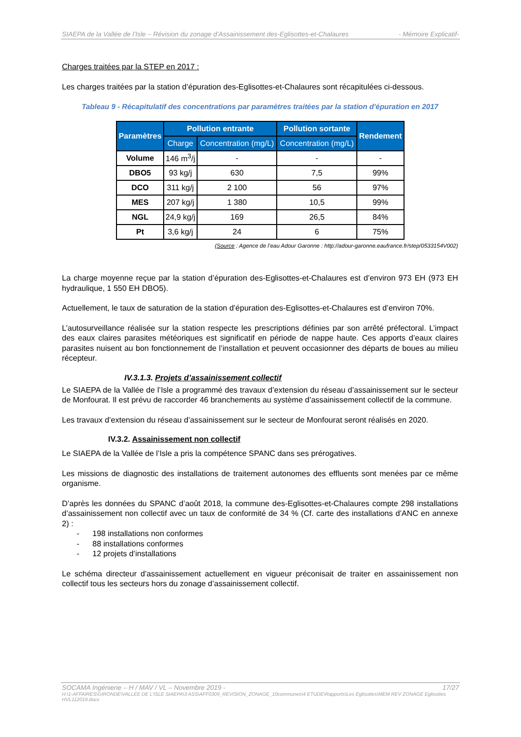SIAEPA de la Vallée de l’Isle – Révision du zonage d’Assainissement des-Eglisottes-et-Chalaures - Mémoire Explicatif-
Charges traitées par la STEP en 2017 :
Les charges traitées par la station d’épuration des-Eglisottes-et-Chalaures sont récapitulées ci-dessous.
Tableau 9 - Récapitulatif des concentrations par paramètres traitées par la station d'épuration en 2017
| Paramètres | Pollution entrante | | Pollution sortante | Rendement |
| --- | --- | --- | --- | --- |
| | Charge | Concentration (mg/L) | Concentration (mg/L) | |
| Volume | 146 m<sup>3</sup>/j | - | - | - |
| DBO5 | 93 kg/j | 630 | 7,5 | 99% |
| DCO | 311 kg/j | 2 100 | 56 | 97% |
| MES | 207 kg/j | 1 380 | 10,5 | 99% |
| NGL | 24,9 kg/j | 169 | 26,5 | 84% |
| Pt | 3,6 kg/j | 24 | 6 | 75% |
(Source : Agence de l’eau Adour Garonne : http://adour-garonne.eaufrance.fr/step/0533154V002)
La charge moyenne reçue par la station d’épuration des-Eglisottes-et-Chalaures est d’environ 973 EH (973 EH hydraulique, 1 550 EH DBO5).
Actuellement, le taux de saturation de la station d’épuration des-Eglisottes-et-Chalaures est d’environ 70%.
L’autosurveillance réalisée sur la station respecte les prescriptions définies par son arrêté préfectoral. L’impact des eaux claires parasites météoriques est significatif en période de nappe haute. Ces apports d’eaux claires parasites nuisent au bon fonctionnement de l’installation et peuvent occasionner des départs de boues au milieu récepteur.
IV.3.1.3. Projets d’assainissement collectif
Le SIAEPA de la Vallée de l’Isle a programmé des travaux d’extension du réseau d’assainissement sur le secteur de Monfourat. Il est prévu de raccorder 46 branchements au système d’assainissement collectif de la commune.
Les travaux d’extension du réseau d’assainissement sur le secteur de Monfourat seront réalisés en 2020.
IV.3.2. Assainissement non collectif
Le SIAEPA de la Vallée de l’Isle a pris la compétence SPANC dans ses prérogatives.
Les missions de diagnostic des installations de traitement autonomes des effluents sont menées par ce même organisme.
D’après les données du SPANC d’août 2018, la commune des-Eglisottes-et-Chalaures compte 298 installations d’assainissement non collectif avec un taux de conformité de 34 % (Cf. carte des installations d’ANC en annexe 2) :
- 198 installations non conformes
- 88 installations conformes
- 12 projets d’installations
Le schéma directeur d’assainissement actuellement en vigueur préconisait de traiter en assainissement non collectif tous les secteurs hors du zonage d’assainissement collectif.
SOCAMA Ingénierie – H / MAV / VL – Novembre 2019 - 17/27
H:\1-AFFAIRES\GIRONDE\VALLEE DE L'ISLE SIAEPA\3 ASS\AFF0309_REVISION_ZONAGE_10communes\4 ETUDE\Rapports\Les Eglisottes\MEM REV ZONAGE Eglisottes HVL112019.docx